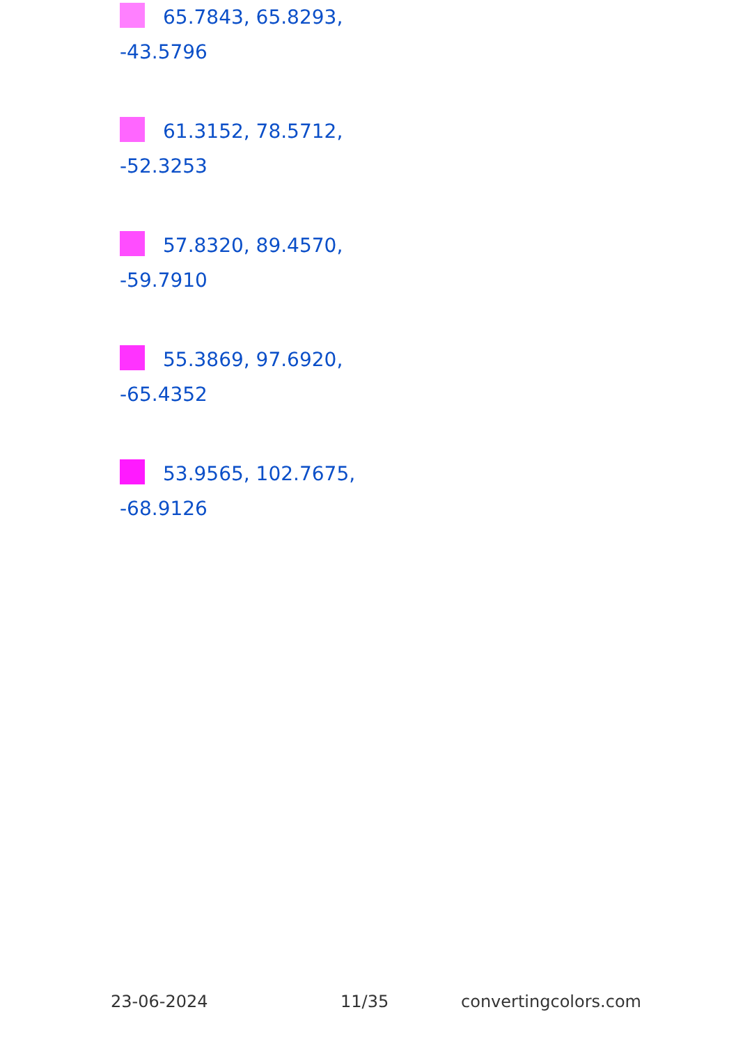65.7843, 65.8293, -43.5796
61.3152, 78.5712, -52.3253
57.8320, 89.4570, -59.7910
55.3869, 97.6920, -65.4352
53.9565, 102.7675, -68.9126
23-06-2024 11/35 convertingcolors.com